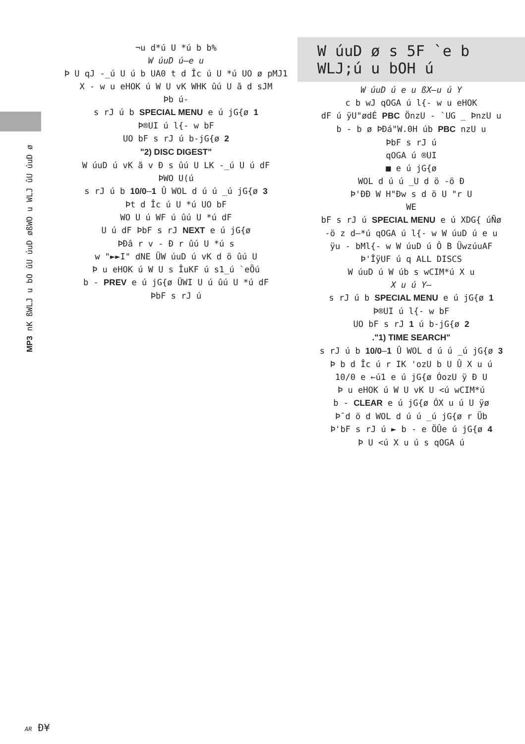MP3 nK ßWLJ u bO ûU úuD øßWO u WLJ ûU úuD ø
¬u d*ú U *ú b b%
W úuD ú—e u
Þ U qJ -_ú U ú b UA0 t d Îc ú U *ú UO ø pMJ1
X - w u eHOK ú W U vK WHK ûú U ã d sJM
Þb ú-
s rJ ú b SPECIAL MENU e ú jG{ø 1
Þ®UI ú l{- w bF
UO bF s rJ ú b-jG{ø 2
"2) DISC DIGEST"
W úuD ú vK ã v Ð s ûú U LK -_ú U ú dF
ÞWO U(ú
s rJ ú b 10/0—1 Û WOL d ú ú _ú jG{ø 3
Þt d Îc ú U *ú UO bF
WO U ú WF ú ûú U *ú dF
U ú dF ÞbF s rJ NEXT e ú jG{ø
ÞÐâ r v - Ð r ûú U *ú s
w "►►I" dNE ÜW úuD ú vK d ö ûú U
Þ u eHOK ú W U s ÎuKF ú s1_ú `eÕú
b - PREV e ú jG{ø ÜWI U ú ûú U *ú dF
ÞbF s rJ ú
W úuD ø s 5F `e b
WLJ;ú u bOH ú
W úuD ú e u ßX—u ú Y
c b wJ qOGA ú l{- w u eHOK
dF ú ÿU"ødÉ PBC ÖnzU - `UG _ ÞnzU u
b - b ø ÞÐá"W.0H úb PBC nzU u
ÞbF s rJ ú
qOGA ú ®UI
■ e ú jG{ø
WOL d ú ú _U d ö -ö Ð
Þ'ÐÐ W H"Ðw s d ö U "r U
WE
bF s rJ ú SPECIAL MENU e ú XDG{ úÑø
-ö z d—*ú qOGA ú l{- w W úuD ú e u
ÿu - bMl{- w W úuD ú Ô B ÜwzúuAF
Þ'ÎÿUF ú q ALL DISCS
W úuD ú W úb s wCIM*ú X u
X u ú Y—
s rJ ú b SPECIAL MENU e ú jG{ø 1
Þ®UI ú l{- w bF
UO bF s rJ 1 ú b-jG{ø 2
."1) TIME SEARCH"
s rJ ú b 10/0—1 Û WOL d ú ú _ú jG{ø 3
Þ b d Îc ú r IK 'ozU b U Û X u ú
10/0 e ←ú1 e ú jG{ø ÓozU ÿ Ð U
Þ u eHOK ú W U vK U <ú wCIM*ú
b - CLEAR e ú jG{ø ÓX u ú U ÿø
Þ¯d ö d WOL d ú ú _ú jG{ø r Üb
Þ'bF s rJ ú ► b - e ÖÛe ú jG{ø 4
Þ U <ú X u ú s qOGA ú
AR Ð¥